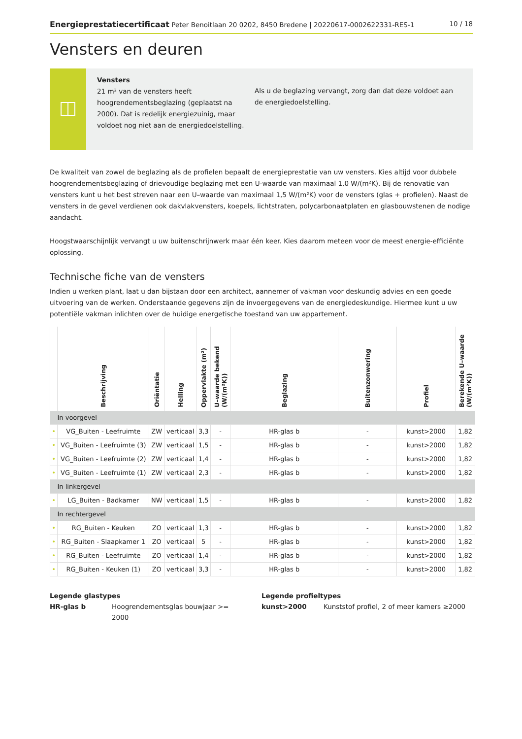Energieprestatiecertificaat Peter Benoitlaan 20 0202, 8450 Bredene | 20220617-0002622331-RES-1
10 / 18
Vensters en deuren
Vensters
21 m² van de vensters heeft hoogrendementsbeglazing (geplaatst na 2000). Dat is redelijk energiezuinig, maar voldoet nog niet aan de energiedoelstelling.
Als u de beglazing vervangt, zorg dan dat deze voldoet aan de energiedoelstelling.
De kwaliteit van zowel de beglazing als de profielen bepaalt de energieprestatie van uw vensters. Kies altijd voor dubbele hoogrendementsbeglazing of drievoudige beglazing met een U-waarde van maximaal 1,0 W/(m²K). Bij de renovatie van vensters kunt u het best streven naar een U–waarde van maximaal 1,5 W/(m²K) voor de vensters (glas + profielen). Naast de vensters in de gevel verdienen ook dakvlakvensters, koepels, lichtstraten, polycarbonaatplaten en glasbouwstenen de nodige aandacht.
Hoogstwaarschijnlijk vervangt u uw buitenschrijnwerk maar één keer. Kies daarom meteen voor de meest energie-efficiënte oplossing.
Technische fiche van de vensters
Indien u werken plant, laat u dan bijstaan door een architect, aannemer of vakman voor deskundig advies en een goede uitvoering van de werken. Onderstaande gegevens zijn de invoergegevens van de energiedeskundige. Hiermee kunt u uw potentiële vakman inlichten over de huidige energetische toestand van uw appartement.
| | Beschrijving | Oriëntatie | Helling | Oppervlakte (m²) | U–waarde bekend (W/(m²K)) | Beglazing | Buitenzonwering | Profiel | Berekende U–waarde (W/(m²K)) |
| --- | --- | --- | --- | --- | --- | --- | --- | --- | --- |
| In voorgevel | | | | | | | | | |
| • | VG_Buiten - Leefruimte | ZW | verticaal | 3,3 | - | HR-glas b | - | kunst>2000 | 1,82 |
| • | VG_Buiten - Leefruimte (3) | ZW | verticaal | 1,5 | - | HR-glas b | - | kunst>2000 | 1,82 |
| • | VG_Buiten - Leefruimte (2) | ZW | verticaal | 1,4 | - | HR-glas b | - | kunst>2000 | 1,82 |
| • | VG_Buiten - Leefruimte (1) | ZW | verticaal | 2,3 | - | HR-glas b | - | kunst>2000 | 1,82 |
| In linkergevel | | | | | | | | | |
| • | LG_Buiten - Badkamer | NW | verticaal | 1,5 | - | HR-glas b | - | kunst>2000 | 1,82 |
| In rechtergevel | | | | | | | | | |
| • | RG_Buiten - Keuken | ZO | verticaal | 1,3 | - | HR-glas b | - | kunst>2000 | 1,82 |
| • | RG_Buiten - Slaapkamer 1 | ZO | verticaal | 5 | - | HR-glas b | - | kunst>2000 | 1,82 |
| • | RG_Buiten - Leefruimte | ZO | verticaal | 1,4 | - | HR-glas b | - | kunst>2000 | 1,82 |
| • | RG_Buiten - Keuken (1) | ZO | verticaal | 3,3 | - | HR-glas b | - | kunst>2000 | 1,82 |
Legende glastypes
HR-glas b Hoogrendementsglas bouwjaar >= 2000
Legende profieltypes
kunst>2000 Kunststof profiel, 2 of meer kamers ≥2000